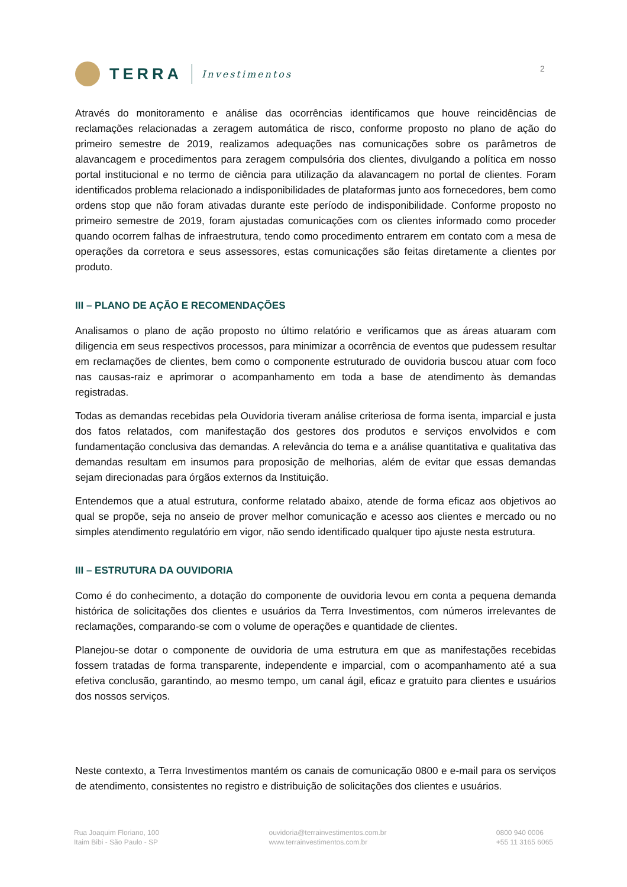TERRA
Investimentos
2
Através do monitoramento e análise das ocorrências identificamos que houve reincidências de reclamações relacionadas a zeragem automática de risco, conforme proposto no plano de ação do primeiro semestre de 2019, realizamos adequações nas comunicações sobre os parâmetros de alavancagem e procedimentos para zeragem compulsória dos clientes, divulgando a política em nosso portal institucional e no termo de ciência para utilização da alavancagem no portal de clientes. Foram identificados problema relacionado a indisponibilidades de plataformas junto aos fornecedores, bem como ordens stop que não foram ativadas durante este período de indisponibilidade. Conforme proposto no primeiro semestre de 2019, foram ajustadas comunicações com os clientes informado como proceder quando ocorrem falhas de infraestrutura, tendo como procedimento entrarem em contato com a mesa de operações da corretora e seus assessores, estas comunicações são feitas diretamente a clientes por produto.
III – PLANO DE AÇÃO E RECOMENDAÇÕES
Analisamos o plano de ação proposto no último relatório e verificamos que as áreas atuaram com diligencia em seus respectivos processos, para minimizar a ocorrência de eventos que pudessem resultar em reclamações de clientes, bem como o componente estruturado de ouvidoria buscou atuar com foco nas causas-raiz e aprimorar o acompanhamento em toda a base de atendimento às demandas registradas.
Todas as demandas recebidas pela Ouvidoria tiveram análise criteriosa de forma isenta, imparcial e justa dos fatos relatados, com manifestação dos gestores dos produtos e serviços envolvidos e com fundamentação conclusiva das demandas. A relevância do tema e a análise quantitativa e qualitativa das demandas resultam em insumos para proposição de melhorias, além de evitar que essas demandas sejam direcionadas para órgãos externos da Instituição.
Entendemos que a atual estrutura, conforme relatado abaixo, atende de forma eficaz aos objetivos ao qual se propõe, seja no anseio de prover melhor comunicação e acesso aos clientes e mercado ou no simples atendimento regulatório em vigor, não sendo identificado qualquer tipo ajuste nesta estrutura.
III – ESTRUTURA DA OUVIDORIA
Como é do conhecimento, a dotação do componente de ouvidoria levou em conta a pequena demanda histórica de solicitações dos clientes e usuários da Terra Investimentos, com números irrelevantes de reclamações, comparando-se com o volume de operações e quantidade de clientes.
Planejou-se dotar o componente de ouvidoria de uma estrutura em que as manifestações recebidas fossem tratadas de forma transparente, independente e imparcial, com o acompanhamento até a sua efetiva conclusão, garantindo, ao mesmo tempo, um canal ágil, eficaz e gratuito para clientes e usuários dos nossos serviços.
Neste contexto, a Terra Investimentos mantém os canais de comunicação 0800 e e-mail para os serviços de atendimento, consistentes no registro e distribuição de solicitações dos clientes e usuários.
Rua Joaquim Floriano, 100
Itaim Bibi - São Paulo - SP
ouvidoria@terrainvestimentos.com.br
www.terrainvestimentos.com.br
0800 940 0006
+55 11 3165 6065